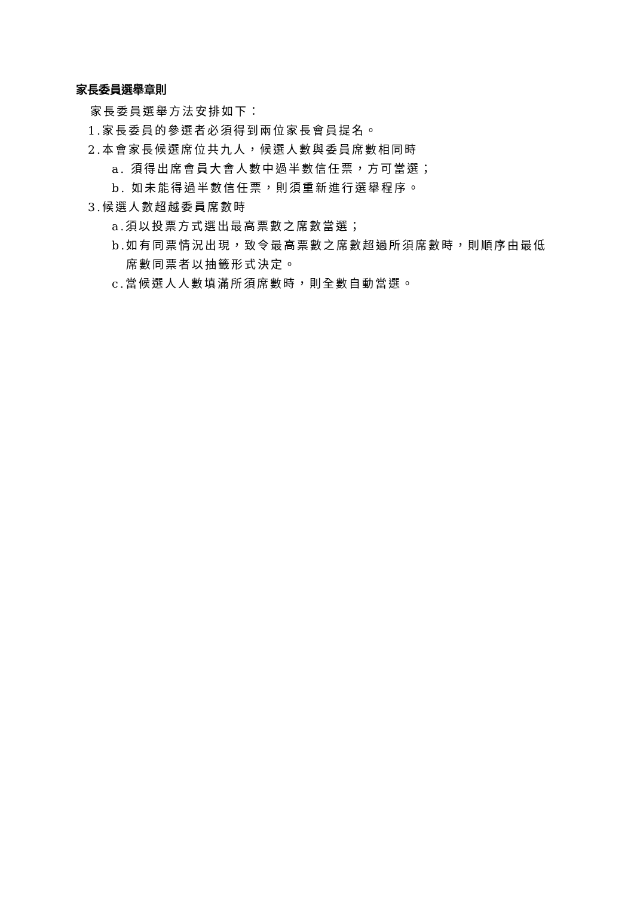家長委員選舉章則
家長委員選舉方法安排如下：
1.家長委員的參選者必須得到兩位家長會員提名。
2.本會家長候選席位共九人，候選人數與委員席數相同時
a. 須得出席會員大會人數中過半數信任票，方可當選；
b. 如未能得過半數信任票，則須重新進行選舉程序。
3.候選人數超越委員席數時
a.須以投票方式選出最高票數之席數當選；
b.如有同票情況出現，致令最高票數之席數超過所須席數時，則順序由最低
席數同票者以抽籤形式決定。
c.當候選人人數填滿所須席數時，則全數自動當選。